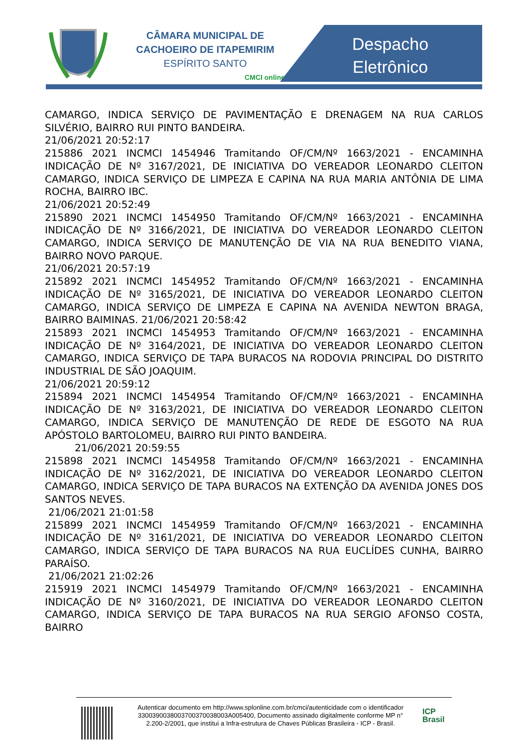CÂMARA MUNICIPAL DE
CACHOEIRO DE ITAPEMIRIM
ESPÍRITO SANTO
CMCI online
Despacho
Eletrônico
CAMARGO, INDICA SERVIÇO DE PAVIMENTAÇÃO E DRENAGEM NA RUA CARLOS SILVÉRIO, BAIRRO RUI PINTO BANDEIRA.
21/06/2021 20:52:17
215886 2021 INCMCI 1454946 Tramitando OF/CM/Nº 1663/2021 - ENCAMINHA INDICAÇÃO DE Nº 3167/2021, DE INICIATIVA DO VEREADOR LEONARDO CLEITON CAMARGO, INDICA SERVIÇO DE LIMPEZA E CAPINA NA RUA MARIA ANTÔNIA DE LIMA ROCHA, BAIRRO IBC.
21/06/2021 20:52:49
215890 2021 INCMCI 1454950 Tramitando OF/CM/Nº 1663/2021 - ENCAMINHA INDICAÇÃO DE Nº 3166/2021, DE INICIATIVA DO VEREADOR LEONARDO CLEITON CAMARGO, INDICA SERVIÇO DE MANUTENÇÃO DE VIA NA RUA BENEDITO VIANA, BAIRRO NOVO PARQUE.
21/06/2021 20:57:19
215892 2021 INCMCI 1454952 Tramitando OF/CM/Nº 1663/2021 - ENCAMINHA INDICAÇÃO DE Nº 3165/2021, DE INICIATIVA DO VEREADOR LEONARDO CLEITON CAMARGO, INDICA SERVIÇO DE LIMPEZA E CAPINA NA AVENIDA NEWTON BRAGA, BAIRRO BAIMINAS. 21/06/2021 20:58:42
215893 2021 INCMCI 1454953 Tramitando OF/CM/Nº 1663/2021 - ENCAMINHA INDICAÇÃO DE Nº 3164/2021, DE INICIATIVA DO VEREADOR LEONARDO CLEITON CAMARGO, INDICA SERVIÇO DE TAPA BURACOS NA RODOVIA PRINCIPAL DO DISTRITO INDUSTRIAL DE SÃO JOAQUIM.
21/06/2021 20:59:12
215894 2021 INCMCI 1454954 Tramitando OF/CM/Nº 1663/2021 - ENCAMINHA INDICAÇÃO DE Nº 3163/2021, DE INICIATIVA DO VEREADOR LEONARDO CLEITON CAMARGO, INDICA SERVIÇO DE MANUTENÇÃO DE REDE DE ESGOTO NA RUA APÓSTOLO BARTOLOMEU, BAIRRO RUI PINTO BANDEIRA.
21/06/2021 20:59:55
215898 2021 INCMCI 1454958 Tramitando OF/CM/Nº 1663/2021 - ENCAMINHA INDICAÇÃO DE Nº 3162/2021, DE INICIATIVA DO VEREADOR LEONARDO CLEITON CAMARGO, INDICA SERVIÇO DE TAPA BURACOS NA EXTENÇÃO DA AVENIDA JONES DOS SANTOS NEVES.
21/06/2021 21:01:58
215899 2021 INCMCI 1454959 Tramitando OF/CM/Nº 1663/2021 - ENCAMINHA INDICAÇÃO DE Nº 3161/2021, DE INICIATIVA DO VEREADOR LEONARDO CLEITON CAMARGO, INDICA SERVIÇO DE TAPA BURACOS NA RUA EUCLÍDES CUNHA, BAIRRO PARAÍSO.
21/06/2021 21:02:26
215919 2021 INCMCI 1454979 Tramitando OF/CM/Nº 1663/2021 - ENCAMINHA INDICAÇÃO DE Nº 3160/2021, DE INICIATIVA DO VEREADOR LEONARDO CLEITON CAMARGO, INDICA SERVIÇO DE TAPA BURACOS NA RUA SERGIO AFONSO COSTA, BAIRRO
Autenticar documento em http://www.splonline.com.br/cmci/autenticidade com o identificador 3300390038003700370038003A005400, Documento assinado digitalmente conforme MP n° 2.200-2/2001, que institui a Infra-estrutura de Chaves Públicas Brasileira - ICP - Brasil.
ICP
Brasil